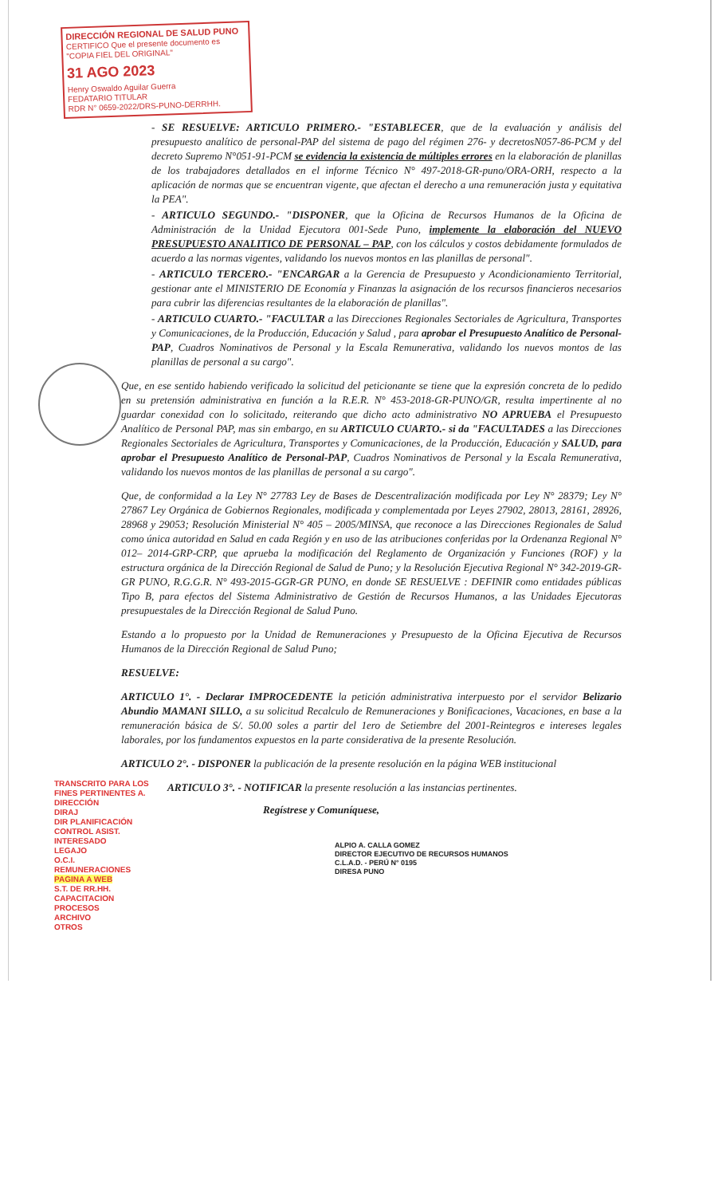DIRECCIÓN REGIONAL DE SALUD PUNO
CERTIFICO Que el presente documento es
"COPIA FIEL DEL ORIGINAL"
31 AGO 2023
Henry Oswaldo Aguilar Guerra
FEDATARIO TITULAR
RDR N° 0659-2022/DRS-PUNO-DERRHH.
- SE RESUELVE: ARTICULO PRIMERO.- "ESTABLECER, que de la evaluación y análisis del presupuesto analítico de personal-PAP del sistema de pago del régimen 276- y decretosN057-86-PCM y del decreto Supremo N°051-91-PCM se evidencia la existencia de múltiples errores en la elaboración de planillas de los trabajadores detallados en el informe Técnico N° 497-2018-GR-puno/ORA-ORH, respecto a la aplicación de normas que se encuentran vigente, que afectan el derecho a una remuneración justa y equitativa la PEA".
- ARTICULO SEGUNDO.- "DISPONER, que la Oficina de Recursos Humanos de la Oficina de Administración de la Unidad Ejecutora 001-Sede Puno, implemente la elaboración del NUEVO PRESUPUESTO ANALITICO DE PERSONAL – PAP, con los cálculos y costos debidamente formulados de acuerdo a las normas vigentes, validando los nuevos montos en las planillas de personal".
- ARTICULO TERCERO.- "ENCARGAR a la Gerencia de Presupuesto y Acondicionamiento Territorial, gestionar ante el MINISTERIO DE Economía y Finanzas la asignación de los recursos financieros necesarios para cubrir las diferencias resultantes de la elaboración de planillas".
- ARTICULO CUARTO.- "FACULTAR a las Direcciones Regionales Sectoriales de Agricultura, Transportes y Comunicaciones, de la Producción, Educación y Salud , para aprobar el Presupuesto Analítico de Personal-PAP, Cuadros Nominativos de Personal y la Escala Remunerativa, validando los nuevos montos de las planillas de personal a su cargo".
Que, en ese sentido habiendo verificado la solicitud del peticionante se tiene que la expresión concreta de lo pedido en su pretensión administrativa en función a la R.E.R. N° 453-2018-GR-PUNO/GR, resulta impertinente al no guardar conexidad con lo solicitado, reiterando que dicho acto administrativo NO APRUEBA el Presupuesto Analítico de Personal PAP, mas sin embargo, en su ARTICULO CUARTO.- si da "FACULTADES a las Direcciones Regionales Sectoriales de Agricultura, Transportes y Comunicaciones, de la Producción, Educación y SALUD, para aprobar el Presupuesto Analítico de Personal-PAP, Cuadros Nominativos de Personal y la Escala Remunerativa, validando los nuevos montos de las planillas de personal a su cargo".
Que, de conformidad a la Ley N° 27783 Ley de Bases de Descentralización modificada por Ley N° 28379; Ley N° 27867 Ley Orgánica de Gobiernos Regionales, modificada y complementada por Leyes 27902, 28013, 28161, 28926, 28968 y 29053; Resolución Ministerial N° 405 – 2005/MINSA, que reconoce a las Direcciones Regionales de Salud como única autoridad en Salud en cada Región y en uso de las atribuciones conferidas por la Ordenanza Regional N° 012– 2014-GRP-CRP, que aprueba la modificación del Reglamento de Organización y Funciones (ROF) y la estructura orgánica de la Dirección Regional de Salud de Puno; y la Resolución Ejecutiva Regional N° 342-2019-GR-GR PUNO, R.G.G.R. N° 493-2015-GGR-GR PUNO, en donde SE RESUELVE : DEFINIR como entidades públicas Tipo B, para efectos del Sistema Administrativo de Gestión de Recursos Humanos, a las Unidades Ejecutoras presupuestales de la Dirección Regional de Salud Puno.
Estando a lo propuesto por la Unidad de Remuneraciones y Presupuesto de la Oficina Ejecutiva de Recursos Humanos de la Dirección Regional de Salud Puno;
RESUELVE:
ARTICULO 1°. - Declarar IMPROCEDENTE la petición administrativa interpuesto por el servidor Belizario Abundio MAMANI SILLO, a su solicitud Recalculo de Remuneraciones y Bonificaciones, Vacaciones, en base a la remuneración básica de S/. 50.00 soles a partir del 1ero de Setiembre del 2001-Reintegros e intereses legales laborales, por los fundamentos expuestos en la parte considerativa de la presente Resolución.
ARTICULO 2°. - DISPONER la publicación de la presente resolución en la página WEB institucional
TRANSCRITO PARA LOS FINES PERTINENTES A.
DIRECCIÓN
DIRAJ
DIR PLANIFICACIÓN
CONTROL ASIST.
INTERESADO
LEGAJO
O.C.I.
REMUNERACIONES
PAGINA A WEB
S.T. DE RR.HH.
CAPACITACION
PROCESOS
ARCHIVO
OTROS
ARTICULO 3°. - NOTIFICAR la presente resolución a las instancias pertinentes.
Regístrese y Comuníquese,
ALPIO A. CALLA GOMEZ
DIRECTOR EJECUTIVO DE RECURSOS HUMANOS
C.L.A.D. - PERÚ N° 0195
DIRESA PUNO